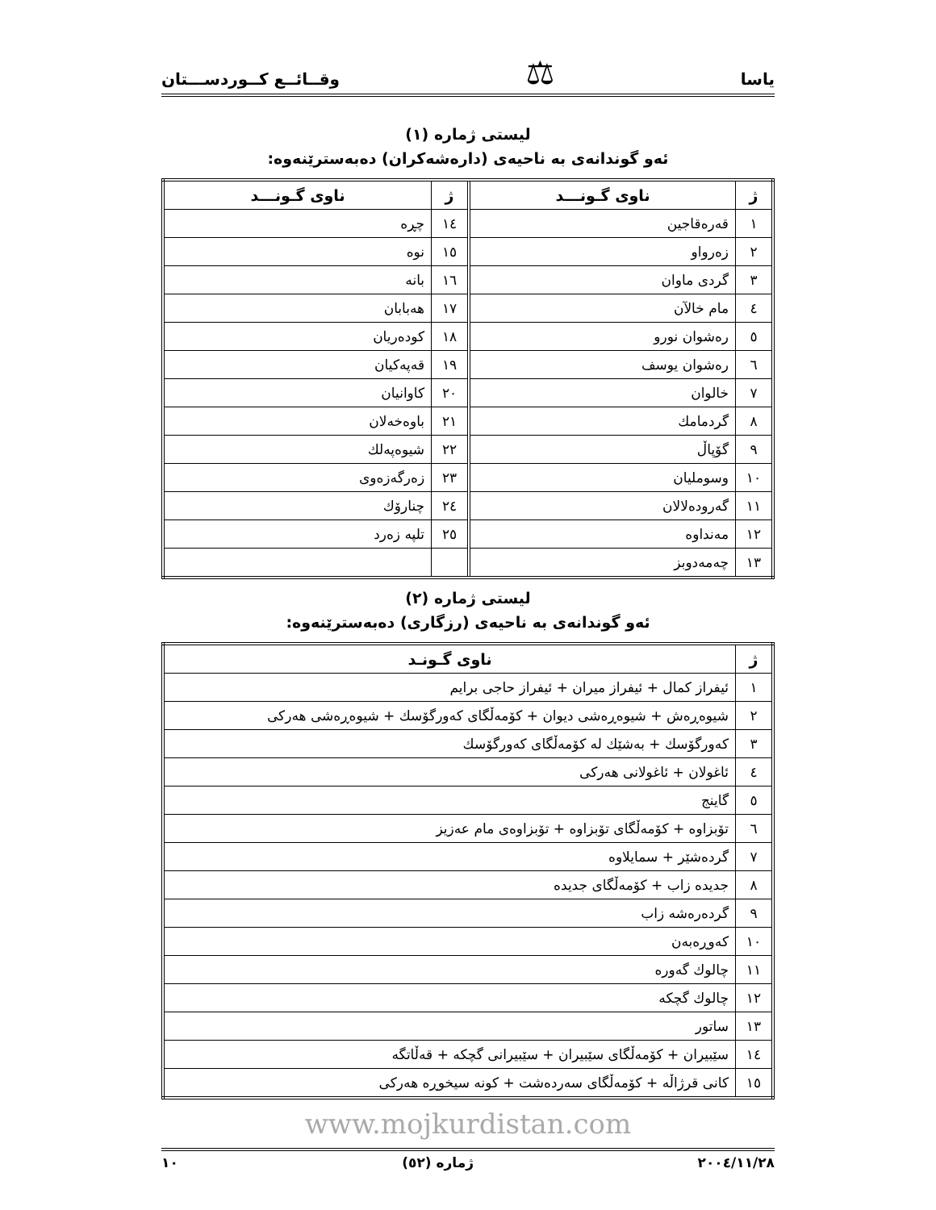یاسا ⚖ وقــائــع كــوردســـتان
لیستی ژماره (١)
ئەو گوندانەی بە ناحیەی (دارەشەكران) دەبەسترێنەوە:
| ژ | ناوی گـونـــد | | ژ | ناوی گـونـــد |
| ١ | قەرەقاجین | | ١٤ | چڕە |
| ٢ | زەرواو | | ١٥ | نوە |
| ٣ | گردی ماوان | | ١٦ | بانە |
| ٤ | مام خالآن | | ١٧ | هەبابان |
| ٥ | رەشوان نورو | | ١٨ | كودەریان |
| ٦ | رەشوان یوسف | | ١٩ | قەپەكیان |
| ٧ | خالوان | | ٢٠ | كاوانیان |
| ٨ | گردمامك | | ٢١ | باوەخەلان |
| ٩ | گۆپاڵ | | ٢٢ | شیوەپەلك |
| ١٠ | وسوملیان | | ٢٣ | زەرگەزەوی |
| ١١ | گەرودەلالان | | ٢٤ | چنارۆك |
| ١٢ | مەنداوە | | ٢٥ | تلپە زەرد |
| ١٣ | چەمەدوبز | | | |
لیستی ژماره (٢)
ئەو گوندانەی بە ناحیەی (رزگاری) دەبەسترێنەوە:
| ژ | ناوی گـونـد |
| --- | --- |
| ١ | ئیفراز كمال + ئیفراز میران + ئیفراز حاجی برایم |
| ٢ | شیوەڕەش + شیوەڕەشی دیوان + كۆمەڵگای كەورگۆسك + شیوەڕەشی هەركی |
| ٣ | كەورگۆسك + بەشێك لە كۆمەڵگای كەورگۆسك |
| ٤ | ئاغولان + ئاغولانی هەركی |
| ٥ | گاینج |
| ٦ | تۆبزاوە + كۆمەڵگای تۆبزاوە + تۆبزاوەی مام عەزیز |
| ٧ | گردەشێر + سمایلاوە |
| ٨ | جدیدە زاب + كۆمەڵگای جدیدە |
| ٩ | گردەرەشە زاب |
| ١٠ | كەوڕەبەن |
| ١١ | چالوك گەورە |
| ١٢ | چالوك گچكە |
| ١٣ | ساتور |
| ١٤ | سێبیران + كۆمەڵگای سێبیران + سێبیرانی گچكە + قەڵاتگە |
| ١٥ | كانی قرژاڵە + كۆمەڵگای سەردەشت + كونە سیخوڕە هەركی |
www.mojkurdistan.com
٢٠٠٤/١١/٢٨ ژمارە (٥٢) ١٠